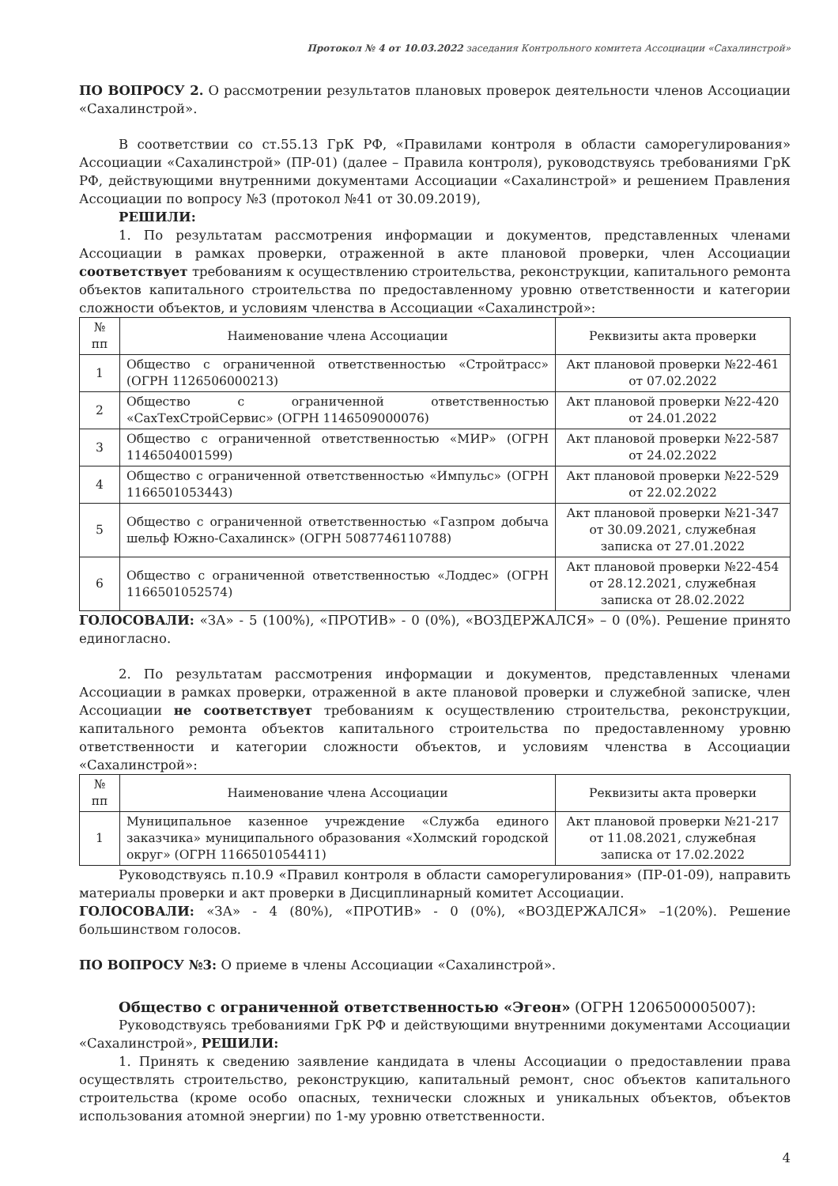Протокол № 4 от 10.03.2022 заседания Контрольного комитета Ассоциации «Сахалинстрой»
ПО ВОПРОСУ 2. О рассмотрении результатов плановых проверок деятельности членов Ассоциации «Сахалинстрой».
В соответствии со ст.55.13 ГрК РФ, «Правилами контроля в области саморегулирования» Ассоциации «Сахалинстрой» (ПР-01) (далее – Правила контроля), руководствуясь требованиями ГрК РФ, действующими внутренними документами Ассоциации «Сахалинстрой» и решением Правления Ассоциации по вопросу №3 (протокол №41 от 30.09.2019),
РЕШИЛИ:
1. По результатам рассмотрения информации и документов, представленных членами Ассоциации в рамках проверки, отраженной в акте плановой проверки, член Ассоциации соответствует требованиям к осуществлению строительства, реконструкции, капитального ремонта объектов капитального строительства по предоставленному уровню ответственности и категории сложности объектов, и условиям членства в Ассоциации «Сахалинстрой»:
| № пп | Наименование члена Ассоциации | Реквизиты акта проверки |
| --- | --- | --- |
| 1 | Общество с ограниченной ответственностью «Стройтрасс» (ОГРН 1126506000213) | Акт плановой проверки №22-461 от 07.02.2022 |
| 2 | Общество с ограниченной ответственностью «СахТехСтройСервис» (ОГРН 1146509000076) | Акт плановой проверки №22-420 от 24.01.2022 |
| 3 | Общество с ограниченной ответственностью «МИР» (ОГРН 1146504001599) | Акт плановой проверки №22-587 от 24.02.2022 |
| 4 | Общество с ограниченной ответственностью «Импульс» (ОГРН 1166501053443) | Акт плановой проверки №22-529 от 22.02.2022 |
| 5 | Общество с ограниченной ответственностью «Газпром добыча шельф Южно-Сахалинск» (ОГРН 5087746110788) | Акт плановой проверки №21-347 от 30.09.2021, служебная записка от 27.01.2022 |
| 6 | Общество с ограниченной ответственностью «Лоддес» (ОГРН 1166501052574) | Акт плановой проверки №22-454 от 28.12.2021, служебная записка от 28.02.2022 |
ГОЛОСОВАЛИ: «ЗА» - 5 (100%), «ПРОТИВ» - 0 (0%), «ВОЗДЕРЖАЛСЯ» – 0 (0%). Решение принято единогласно.
2. По результатам рассмотрения информации и документов, представленных членами Ассоциации в рамках проверки, отраженной в акте плановой проверки и служебной записке, член Ассоциации не соответствует требованиям к осуществлению строительства, реконструкции, капитального ремонта объектов капитального строительства по предоставленному уровню ответственности и категории сложности объектов, и условиям членства в Ассоциации «Сахалинстрой»:
| № пп | Наименование члена Ассоциации | Реквизиты акта проверки |
| --- | --- | --- |
| 1 | Муниципальное казенное учреждение «Служба единого заказчика» муниципального образования «Холмский городской округ» (ОГРН 1166501054411) | Акт плановой проверки №21-217 от 11.08.2021, служебная записка от 17.02.2022 |
Руководствуясь п.10.9 «Правил контроля в области саморегулирования» (ПР-01-09), направить материалы проверки и акт проверки в Дисциплинарный комитет Ассоциации.
ГОЛОСОВАЛИ: «ЗА» - 4 (80%), «ПРОТИВ» - 0 (0%), «ВОЗДЕРЖАЛСЯ» –1(20%). Решение большинством голосов.
ПО ВОПРОСУ №3: О приеме в члены Ассоциации «Сахалинстрой».
Общество с ограниченной ответственностью «Эгеон» (ОГРН 1206500005007):
Руководствуясь требованиями ГрК РФ и действующими внутренними документами Ассоциации «Сахалинстрой», РЕШИЛИ:
1. Принять к сведению заявление кандидата в члены Ассоциации о предоставлении права осуществлять строительство, реконструкцию, капитальный ремонт, снос объектов капитального строительства (кроме особо опасных, технически сложных и уникальных объектов, объектов использования атомной энергии) по 1-му уровню ответственности.
4